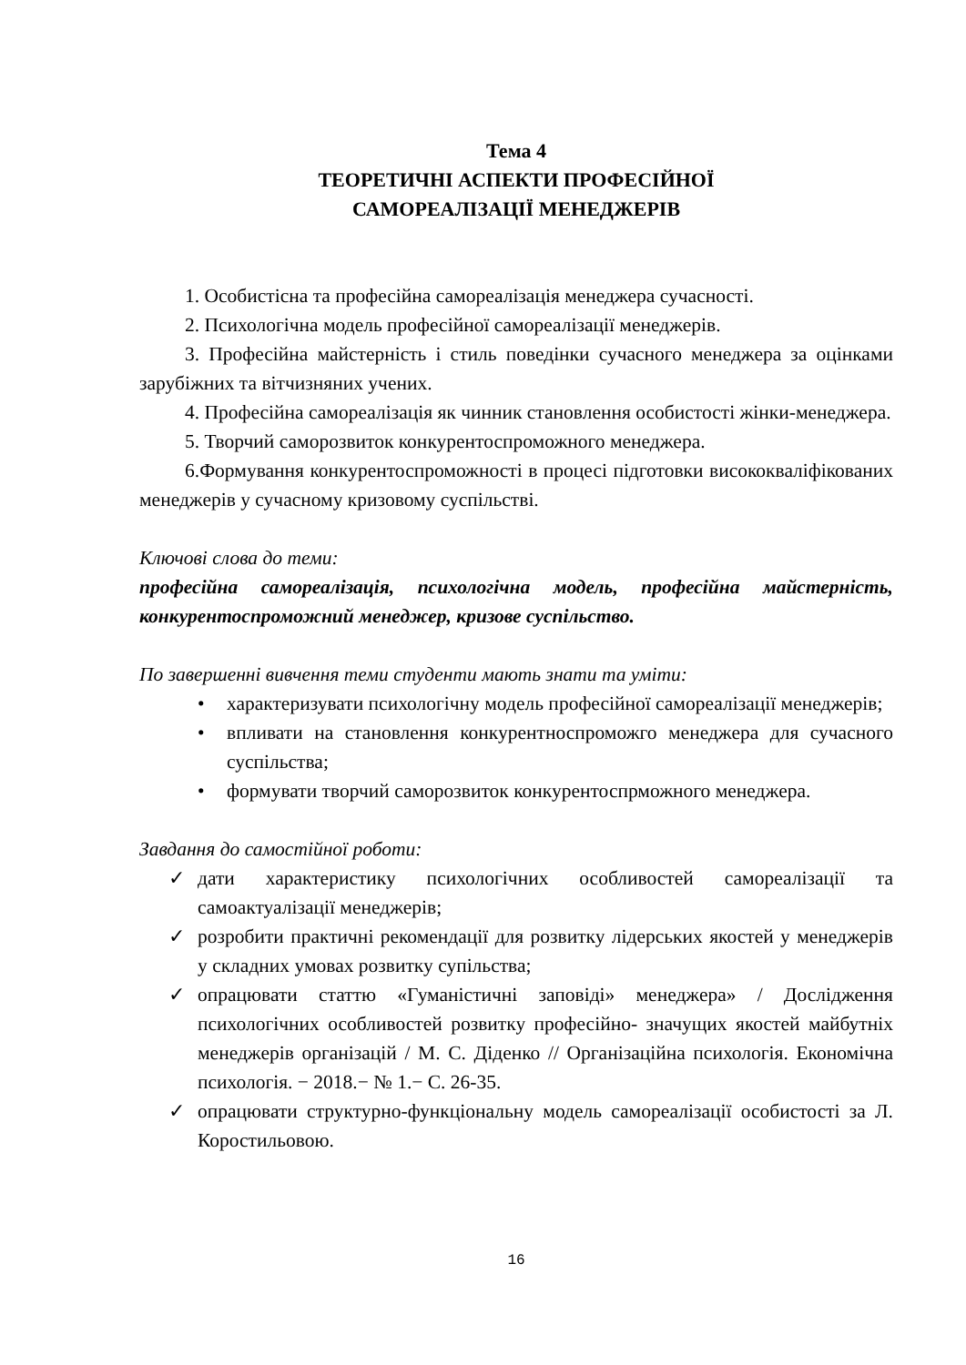Тема 4
ТЕОРЕТИЧНІ АСПЕКТИ ПРОФЕСІЙНОЇ
САМОРЕАЛІЗАЦІЇ МЕНЕДЖЕРІВ
1. Особистісна та професійна самореалізація менеджера сучасності.
2. Психологічна модель професійної самореалізації менеджерів.
3. Професійна майстерність і стиль поведінки сучасного менеджера за оцінками зарубіжних та вітчизняних учених.
4. Професійна самореалізація як чинник становлення особистості жінки-менеджера.
5. Творчий саморозвиток конкурентоспроможного менеджера.
6.Формування конкурентоспроможності в процесі підготовки висококваліфікованих менеджерів у сучасному кризовому суспільстві.
Ключові слова до теми:
професійна самореалізація, психологічна модель, професійна майстерність, конкурентоспроможний менеджер, кризове суспільство.
По завершенні вивчення теми студенти мають знати та уміти:
• характеризувати психологічну модель професійної самореалізації менеджерів;
• впливати на становлення конкурентноспроможго менеджера для сучасного суспільства;
• формувати творчий саморозвиток конкурентоспрможного менеджера.
Завдання до самостійної роботи:
✓ дати характеристику психологічних особливостей самореалізації та самоактуалізації менеджерів;
✓ розробити практичні рекомендації для розвитку лідерських якостей у менеджерів у складних умовах розвитку супільства;
✓ опрацювати статтю «Гуманістичні заповіді» менеджера» / Дослідження психологічних особливостей розвитку професійно- значущих якостей майбутніх менеджерів організацій / М. С. Діденко // Організаційна психологія. Економічна психологія. − 2018.− № 1.− С. 26-35.
✓ опрацювати структурно-функціональну модель самореалізації особистості за Л. Коростильовою.
16